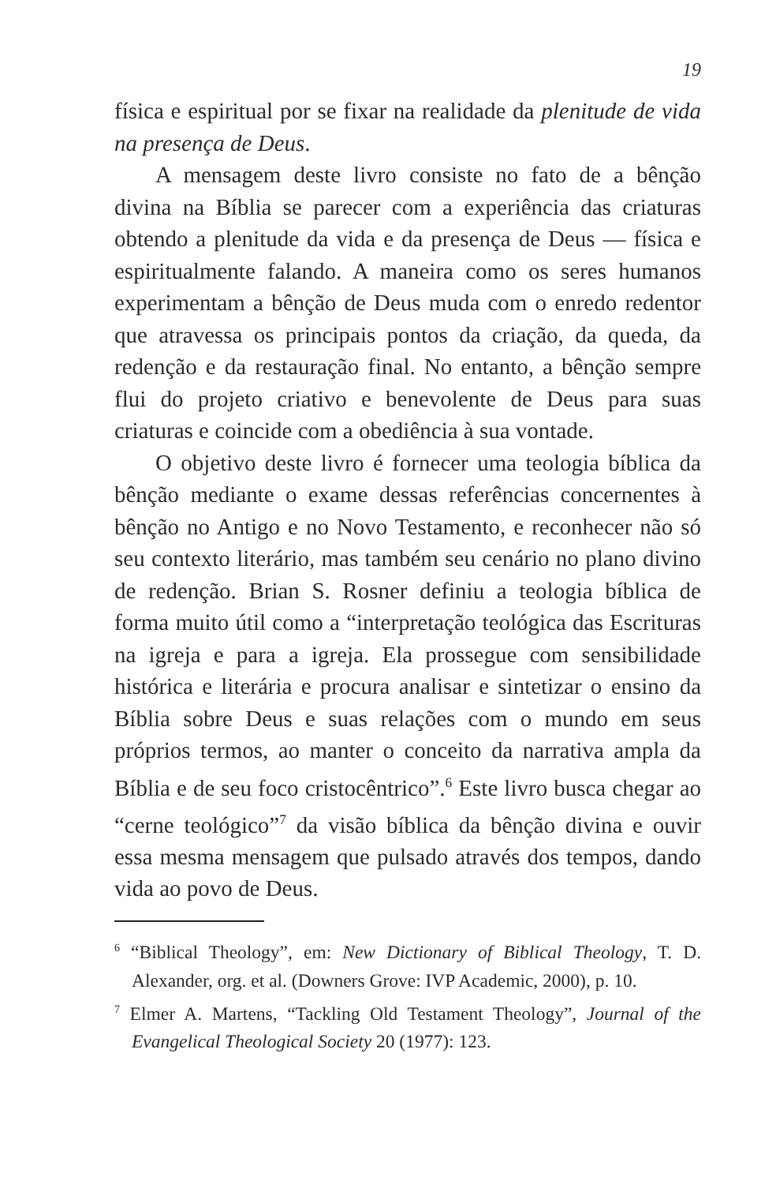19
física e espiritual por se fixar na realidade da plenitude de vida na presença de Deus.
A mensagem deste livro consiste no fato de a bênção divina na Bíblia se parecer com a experiência das criaturas obtendo a plenitude da vida e da presença de Deus — física e espiritualmente falando. A maneira como os seres humanos experimentam a bênção de Deus muda com o enredo redentor que atravessa os principais pontos da criação, da queda, da redenção e da restauração final. No entanto, a bênção sempre flui do projeto criativo e benevolente de Deus para suas criaturas e coincide com a obediência à sua vontade.
O objetivo deste livro é fornecer uma teologia bíblica da bênção mediante o exame dessas referências concernentes à bênção no Antigo e no Novo Testamento, e reconhecer não só seu contexto literário, mas também seu cenário no plano divino de redenção. Brian S. Rosner definiu a teologia bíblica de forma muito útil como a “interpretação teológica das Escrituras na igreja e para a igreja. Ela prossegue com sensibilidade histórica e literária e procura analisar e sintetizar o ensino da Bíblia sobre Deus e suas relações com o mundo em seus próprios termos, ao manter o conceito da narrativa ampla da Bíblia e de seu foco cristocêntrico”.<sup>6</sup> Este livro busca chegar ao “cerne teológico”<sup>7</sup> da visão bíblica da bênção divina e ouvir essa mesma mensagem que pulsado através dos tempos, dando vida ao povo de Deus.
<sup>6</sup> “Biblical Theology”, em: New Dictionary of Biblical Theology, T. D. Alexander, org. et al. (Downers Grove: IVP Academic, 2000), p. 10.
<sup>7</sup> Elmer A. Martens, “Tackling Old Testament Theology”, Journal of the Evangelical Theological Society 20 (1977): 123.